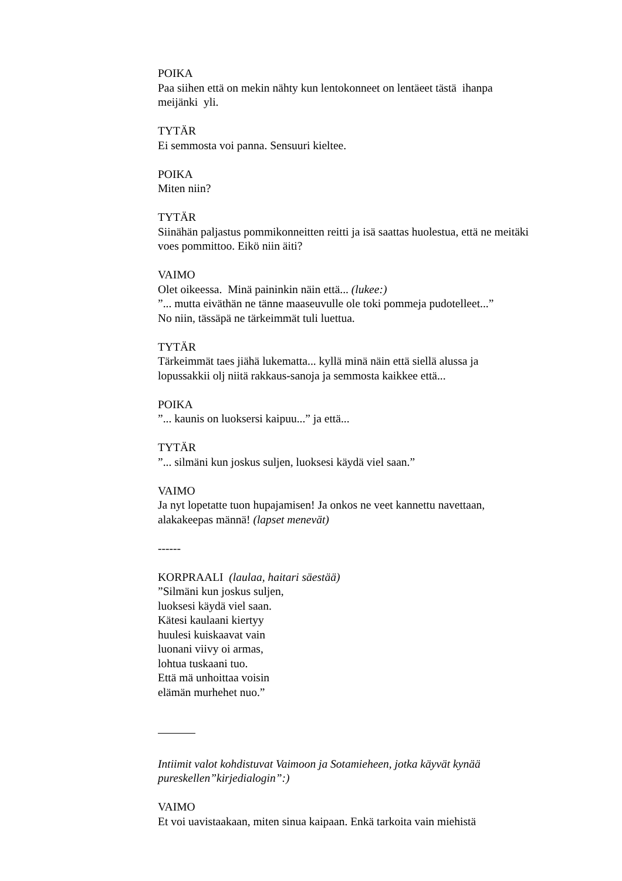POIKA
Paa siihen että on mekin nähty kun lentokonneet on lentäeet tästä ihanpa meijänki yli.
TYTÄR
Ei semmosta voi panna. Sensuuri kieltee.
POIKA
Miten niin?
TYTÄR
Siinähän paljastus pommikonneitten reitti ja isä saattas huolestua, että ne meitäki voes pommittoo. Eikö niin äiti?
VAIMO
Olet oikeessa. Minä paininkin näin että... (lukee:)
”... mutta eiväthän ne tänne maaseuvulle ole toki pommeja pudotelleet...”
No niin, tässäpä ne tärkeimmät tuli luettua.
TYTÄR
Tärkeimmät taes jiähä lukematta... kyllä minä näin että siellä alussa ja lopussakkii olj niitä rakkaus-sanoja ja semmosta kaikkee että...
POIKA
”... kaunis on luoksersi kaipuu...” ja että...
TYTÄR
”... silmäni kun joskus suljen, luoksesi käydä viel saan.”
VAIMO
Ja nyt lopetatte tuon hupajamisen! Ja onkos ne veet kannettu navettaan, alakakeepas männä! (lapset menevät)
------
KORPRAALI (laulaa, haitari säestää)
”Silmäni kun joskus suljen,
luoksesi käydä viel saan.
Kätesi kaulaani kiertyy
huulesi kuiskaavat vain
luonani viivy oi armas,
lohtua tuskaani tuo.
Että mä unhoittaa voisin
elämän murhehet nuo.”
Intiimit valot kohdistuvat Vaimoon ja Sotamieheen, jotka käyvät kynää pureskellen”kirjedialogin”:)
VAIMO
Et voi uavistaakaan, miten sinua kaipaan. Enkä tarkoita vain miehistä